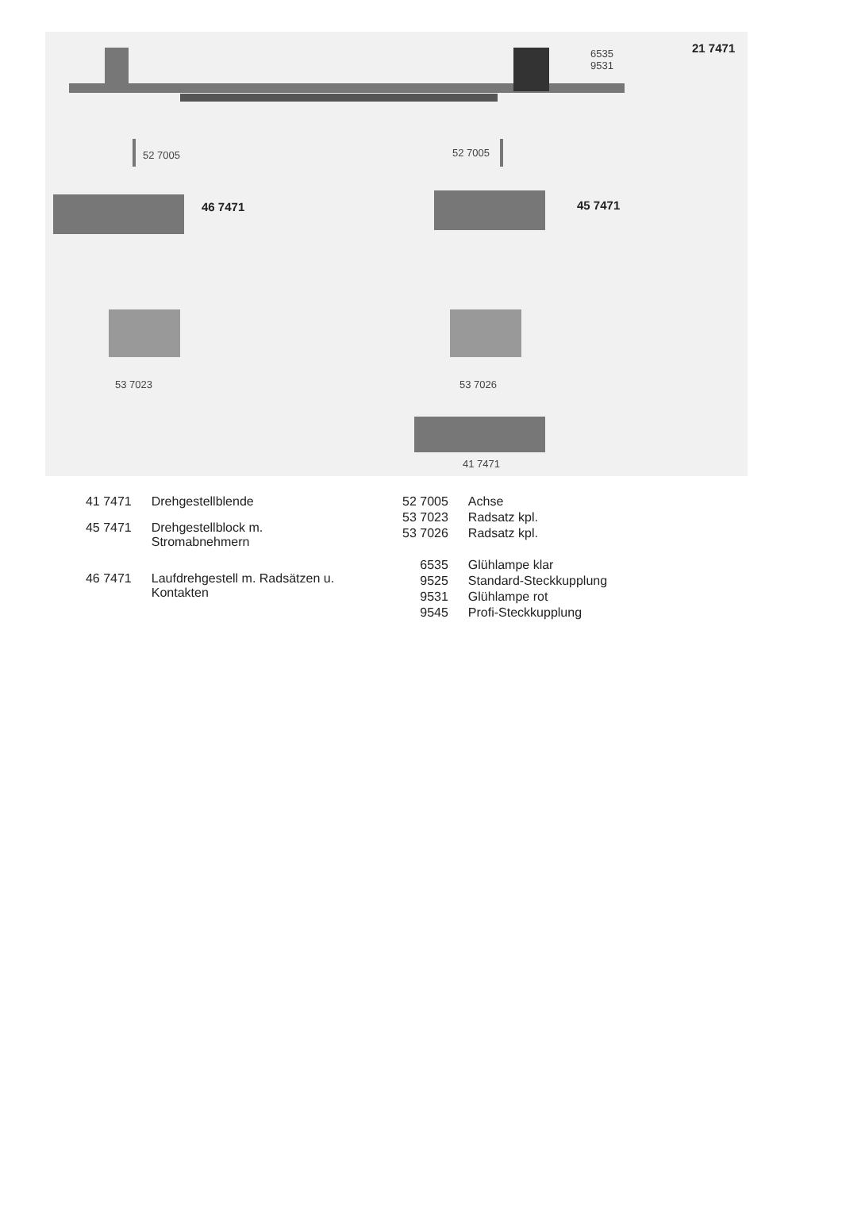6535
9531
21 7471
52 7005 52 7005
46 7471 45 7471
53 7023 53 7026
41 7471
| 41 7471 | Drehgestellblende |
| 45 7471 | Drehgestellblock m. Stromabnehmern |
| 46 7471 | Laufdrehgestell m. Radsätzen u. Kontakten |
| 52 7005 | Achse |
| 53 7023 | Radsatz kpl. |
| 53 7026 | Radsatz kpl. |
| 6535 | Glühlampe klar |
| 9525 | Standard-Steckkupplung |
| 9531 | Glühlampe rot |
| 9545 | Profi-Steckkupplung |